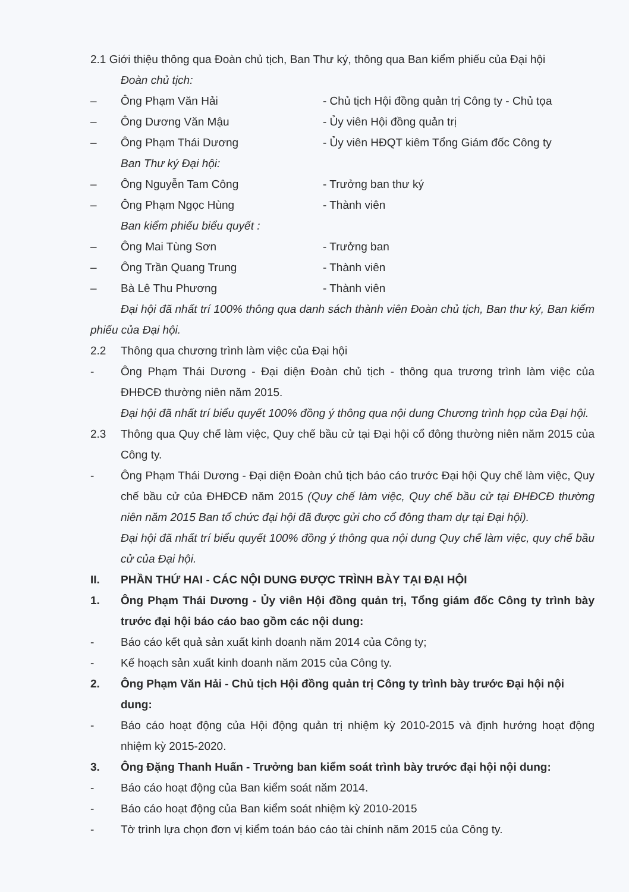2.1 Giới thiệu thông qua Đoàn chủ tịch, Ban Thư ký, thông qua Ban kiểm phiếu của Đại hội
Đoàn chủ tịch:
– Ông Phạm Văn Hải - Chủ tịch Hội đồng quản trị Công ty - Chủ tọa
– Ông Dương Văn Mậu - Ủy viên Hội đồng quản trị
– Ông Phạm Thái Dương - Ủy viên HĐQT kiêm Tổng Giám đốc Công ty
Ban Thư ký Đại hội:
– Ông Nguyễn Tam Công - Trưởng ban thư ký
– Ông Phạm Ngọc Hùng - Thành viên
Ban kiểm phiếu biểu quyết :
– Ông Mai Tùng Sơn - Trưởng ban
– Ông Trần Quang Trung - Thành viên
– Bà Lê Thu Phương - Thành viên
Đại hội đã nhất trí 100% thông qua danh sách thành viên Đoàn chủ tịch, Ban thư ký, Ban kiểm phiếu của Đại hội.
2.2 Thông qua chương trình làm việc của Đại hội
- Ông Phạm Thái Dương - Đại diện Đoàn chủ tịch - thông qua trương trình làm việc của ĐHĐCĐ thường niên năm 2015.
Đại hội đã nhất trí biểu quyết 100% đồng ý thông qua nội dung Chương trình họp của Đại hội.
2.3 Thông qua Quy chế làm việc, Quy chế bầu cử tại Đại hội cổ đông thường niên năm 2015 của Công ty.
- Ông Phạm Thái Dương - Đại diện Đoàn chủ tịch báo cáo trước Đại hội Quy chế làm việc, Quy chế bầu cử của ĐHĐCĐ năm 2015 (Quy chế làm việc, Quy chế bầu cử tại ĐHĐCĐ thường niên năm 2015 Ban tổ chức đại hội đã được gửi cho cổ đông tham dự tại Đại hội).
Đại hội đã nhất trí biểu quyết 100% đồng ý thông qua nội dung Quy chế làm việc, quy chế bầu cử của Đại hội.
II. PHẦN THỨ HAI - CÁC NỘI DUNG ĐƯỢC TRÌNH BÀY TẠI ĐẠI HỘI
1. Ông Phạm Thái Dương - Ủy viên Hội đồng quản trị, Tổng giám đốc Công ty trình bày trước đại hội báo cáo bao gồm các nội dung:
- Báo cáo kết quả sản xuất kinh doanh năm 2014 của Công ty;
- Kế hoạch sản xuất kinh doanh năm 2015 của Công ty.
2. Ông Phạm Văn Hải - Chủ tịch Hội đồng quản trị Công ty trình bày trước Đại hội nội dung:
- Báo cáo hoạt động của Hội động quản trị nhiệm kỳ 2010-2015 và định hướng hoạt động nhiệm kỳ 2015-2020.
3. Ông Đặng Thanh Huấn - Trưởng ban kiểm soát trình bày trước đại hội nội dung:
- Báo cáo hoạt động của Ban kiểm soát năm 2014.
- Báo cáo hoạt động của Ban kiểm soát nhiệm kỳ 2010-2015
- Tờ trình lựa chọn đơn vị kiểm toán báo cáo tài chính năm 2015 của Công ty.